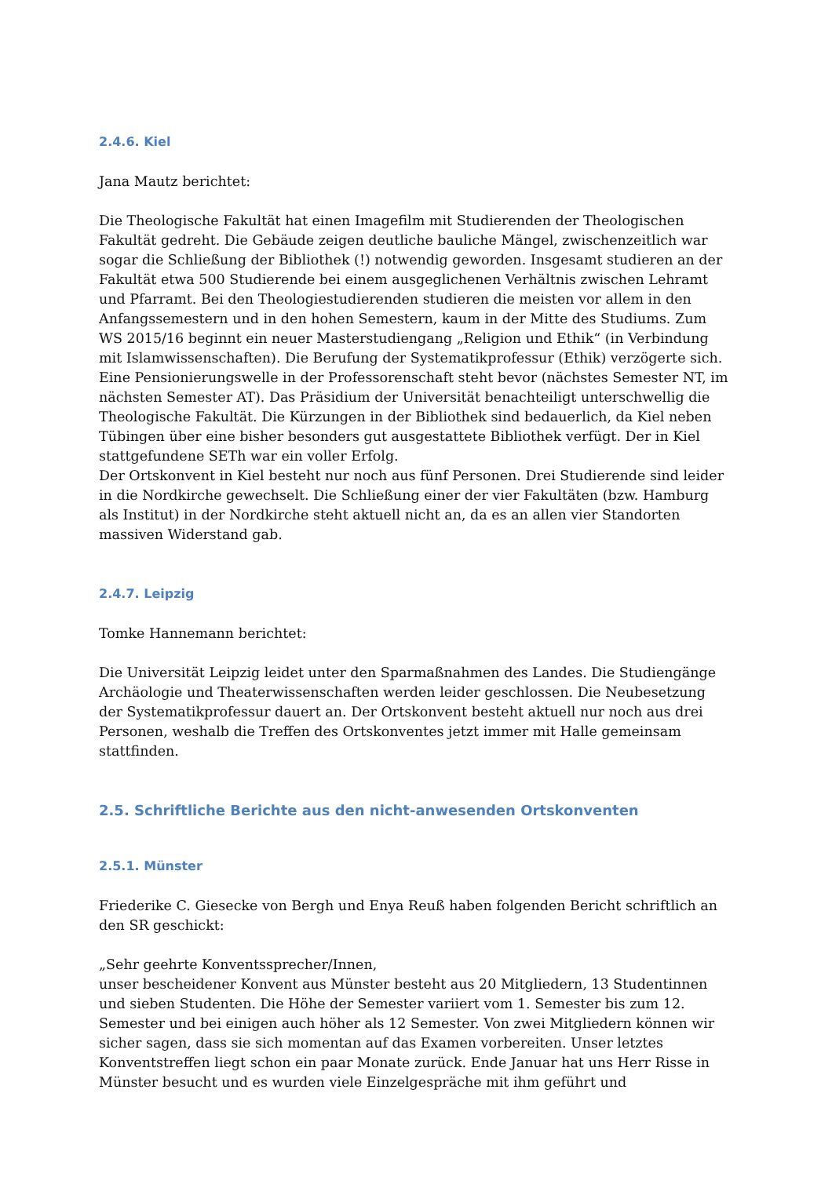2.4.6. Kiel
Jana Mautz berichtet:
Die Theologische Fakultät hat einen Imagefilm mit Studierenden der Theologischen Fakultät gedreht. Die Gebäude zeigen deutliche bauliche Mängel, zwischenzeitlich war sogar die Schließung der Bibliothek (!) notwendig geworden. Insgesamt studieren an der Fakultät etwa 500 Studierende bei einem ausgeglichenen Verhältnis zwischen Lehramt und Pfarramt. Bei den Theologiestudierenden studieren die meisten vor allem in den Anfangssemestern und in den hohen Semestern, kaum in der Mitte des Studiums. Zum WS 2015/16 beginnt ein neuer Masterstudiengang „Religion und Ethik“ (in Verbindung mit Islamwissenschaften). Die Berufung der Systematikprofessur (Ethik) verzögerte sich. Eine Pensionierungswelle in der Professorenschaft steht bevor (nächstes Semester NT, im nächsten Semester AT). Das Präsidium der Universität benachteiligt unterschwellig die Theologische Fakultät. Die Kürzungen in der Bibliothek sind bedauerlich, da Kiel neben Tübingen über eine bisher besonders gut ausgestattete Bibliothek verfügt. Der in Kiel stattgefundene SETh war ein voller Erfolg.
Der Ortskonvent in Kiel besteht nur noch aus fünf Personen. Drei Studierende sind leider in die Nordkirche gewechselt. Die Schließung einer der vier Fakultäten (bzw. Hamburg als Institut) in der Nordkirche steht aktuell nicht an, da es an allen vier Standorten massiven Widerstand gab.
2.4.7. Leipzig
Tomke Hannemann berichtet:
Die Universität Leipzig leidet unter den Sparmaßnahmen des Landes. Die Studiengänge Archäologie und Theaterwissenschaften werden leider geschlossen. Die Neubesetzung der Systematikprofessur dauert an. Der Ortskonvent besteht aktuell nur noch aus drei Personen, weshalb die Treffen des Ortskonventes jetzt immer mit Halle gemeinsam stattfinden.
2.5. Schriftliche Berichte aus den nicht-anwesenden Ortskonventen
2.5.1. Münster
Friederike C. Giesecke von Bergh und Enya Reuß haben folgenden Bericht schriftlich an den SR geschickt:
„Sehr geehrte Konventssprecher/Innen,
unser bescheidener Konvent aus Münster besteht aus 20 Mitgliedern, 13 Studentinnen und sieben Studenten. Die Höhe der Semester variiert vom 1. Semester bis zum 12. Semester und bei einigen auch höher als 12 Semester. Von zwei Mitgliedern können wir sicher sagen, dass sie sich momentan auf das Examen vorbereiten. Unser letztes Konventstreffen liegt schon ein paar Monate zurück. Ende Januar hat uns Herr Risse in Münster besucht und es wurden viele Einzelgespräche mit ihm geführt und